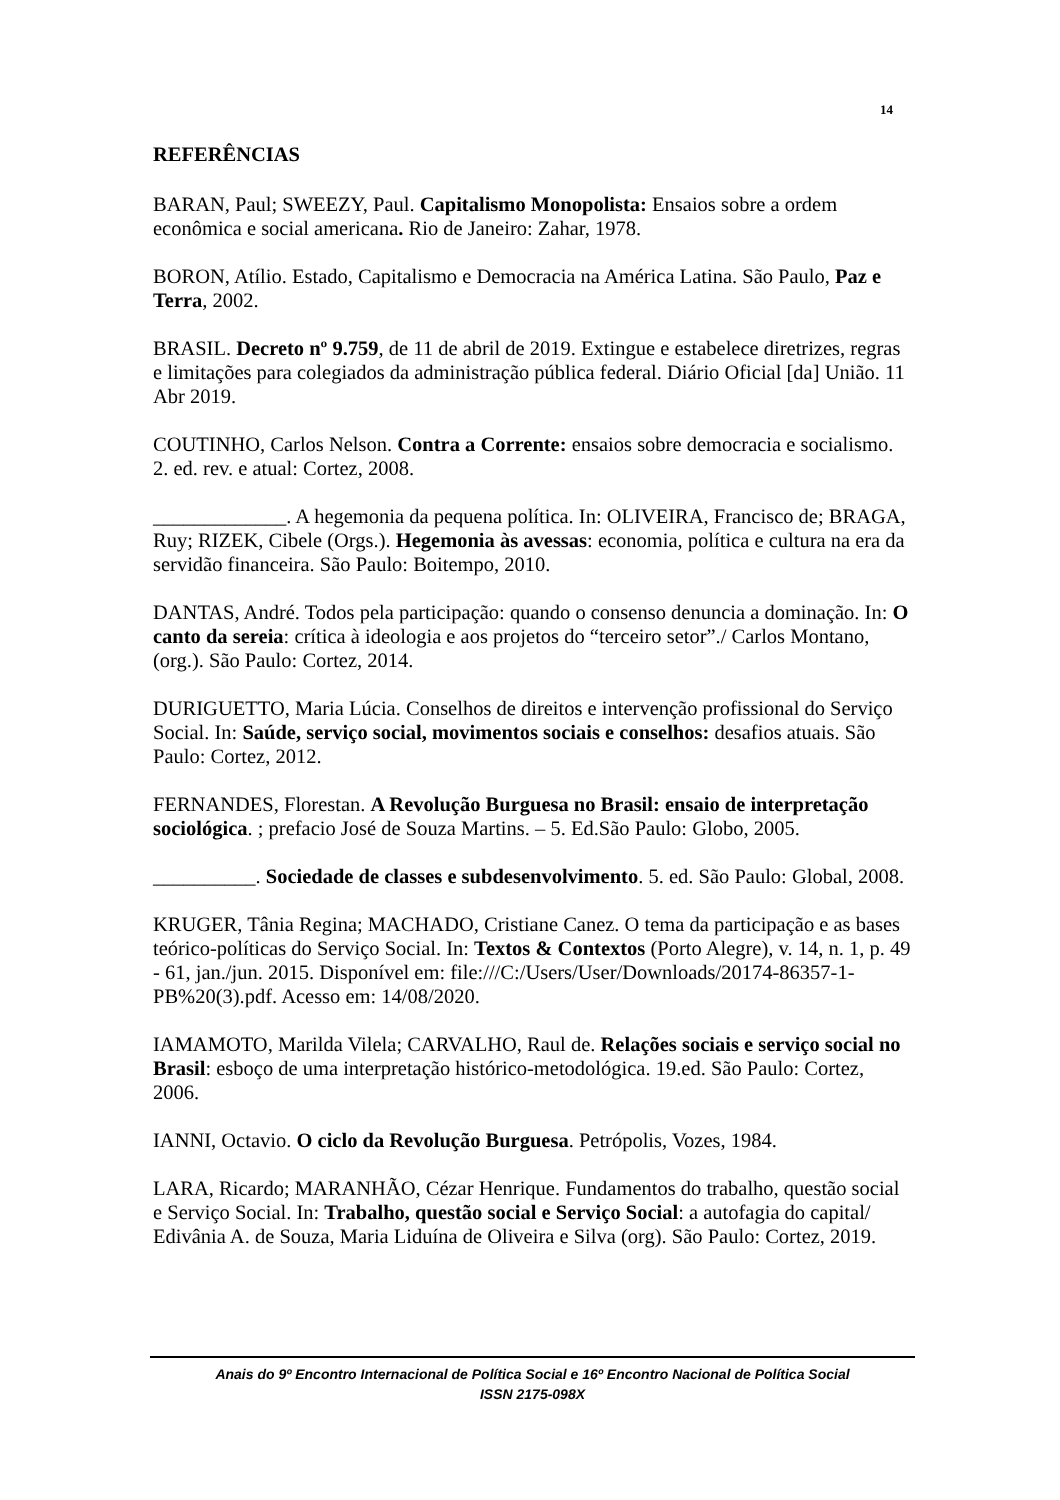14
REFERÊNCIAS
BARAN, Paul; SWEEZY, Paul. Capitalismo Monopolista: Ensaios sobre a ordem econômica e social americana. Rio de Janeiro: Zahar, 1978.
BORON, Atílio. Estado, Capitalismo e Democracia na América Latina. São Paulo, Paz e Terra, 2002.
BRASIL. Decreto nº 9.759, de 11 de abril de 2019. Extingue e estabelece diretrizes, regras e limitações para colegiados da administração pública federal. Diário Oficial [da] União. 11 Abr 2019.
COUTINHO, Carlos Nelson. Contra a Corrente: ensaios sobre democracia e socialismo. 2. ed. rev. e atual: Cortez, 2008.
_____________. A hegemonia da pequena política. In: OLIVEIRA, Francisco de; BRAGA, Ruy; RIZEK, Cibele (Orgs.). Hegemonia às avessas: economia, política e cultura na era da servidão financeira. São Paulo: Boitempo, 2010.
DANTAS, André. Todos pela participação: quando o consenso denuncia a dominação. In: O canto da sereia: crítica à ideologia e aos projetos do “terceiro setor”./ Carlos Montano, (org.). São Paulo: Cortez, 2014.
DURIGUETTO, Maria Lúcia. Conselhos de direitos e intervenção profissional do Serviço Social. In: Saúde, serviço social, movimentos sociais e conselhos: desafios atuais. São Paulo: Cortez, 2012.
FERNANDES, Florestan. A Revolução Burguesa no Brasil: ensaio de interpretação sociológica. ; prefacio José de Souza Martins. – 5. Ed.São Paulo: Globo, 2005.
__________. Sociedade de classes e subdesenvolvimento. 5. ed. São Paulo: Global, 2008.
KRUGER, Tânia Regina; MACHADO, Cristiane Canez. O tema da participação e as bases teórico-políticas do Serviço Social. In: Textos & Contextos (Porto Alegre), v. 14, n. 1, p. 49 - 61, jan./jun. 2015. Disponível em: file:///C:/Users/User/Downloads/20174-86357-1-PB%20(3).pdf. Acesso em: 14/08/2020.
IAMAMOTO, Marilda Vilela; CARVALHO, Raul de. Relações sociais e serviço social no Brasil: esboço de uma interpretação histórico-metodológica. 19.ed. São Paulo: Cortez, 2006.
IANNI, Octavio. O ciclo da Revolução Burguesa. Petrópolis, Vozes, 1984.
LARA, Ricardo; MARANHÃO, Cézar Henrique. Fundamentos do trabalho, questão social e Serviço Social. In: Trabalho, questão social e Serviço Social: a autofagia do capital/ Edivânia A. de Souza, Maria Liduína de Oliveira e Silva (org). São Paulo: Cortez, 2019.
Anais do 9º Encontro Internacional de Política Social e 16º Encontro Nacional de Política Social
ISSN 2175-098X